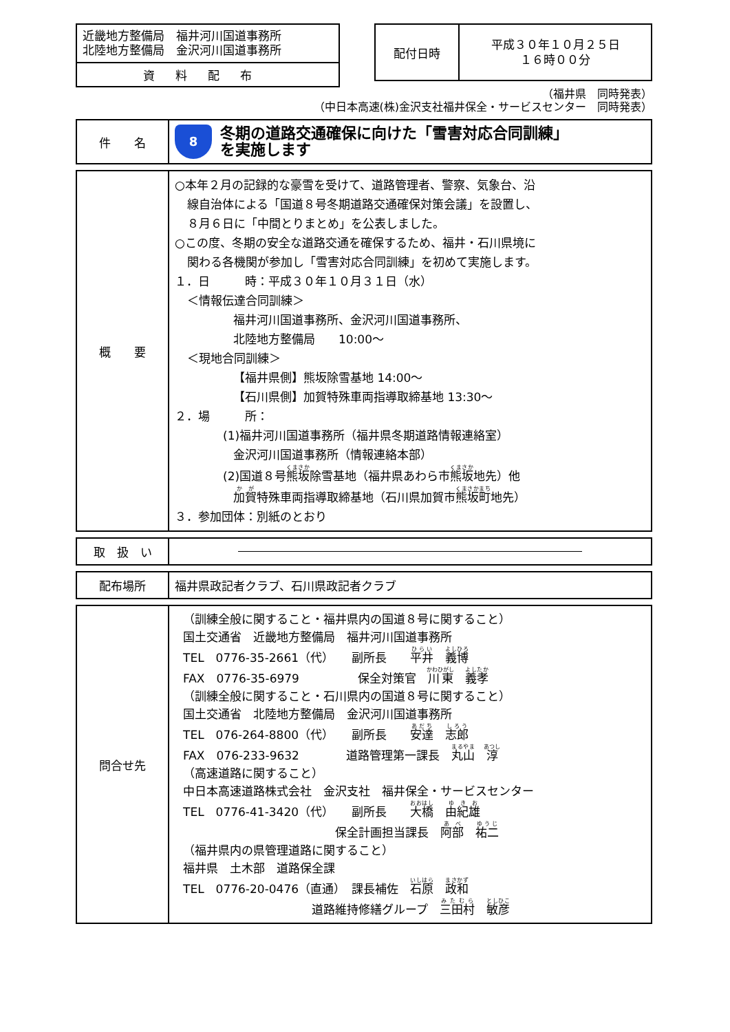近畿地方整備局　福井河川国道事務所
北陸地方整備局　金沢河川国道事務所
資料配布
配付日時
平成３０年１０月２５日
１６時００分
（福井県　同時発表）
（中日本高速(株)金沢支社福井保全・サービスセンター　同時発表）
| 件 名 | 8 冬期の道路交通確保に向けた「雪害対応合同訓練」 を実施します |
| 概 要 | ○本年２月の記録的な豪雪を受けて、道路管理者、警察、気象台、沿 線自治体による「国道８号冬期道路交通確保対策会議」を設置し、 ８月６日に「中間とりまとめ」を公表しました。 ○この度、冬期の安全な道路交通を確保するため、福井・石川県境に 関わる各機関が参加し「雪害対応合同訓練」を初めて実施します。 １．日 時：平成３０年１０月３１日（水） ＜情報伝達合同訓練＞ 福井河川国道事務所、金沢河川国道事務所、 北陸地方整備局 10:00～ ＜現地合同訓練＞ 【福井県側】熊坂除雪基地 14:00～ 【石川県側】加賀特殊車両指導取締基地 13:30～ ２．場 所： (1)福井河川国道事務所（福井県冬期道路情報連絡室） 金沢河川国道事務所（情報連絡本部） (2)国道８号 熊坂 除雪基地（福井県あわら市 熊坂 地先）他 加賀 特殊車両指導取締基地（石川県加賀市 熊坂町 地先） ３．参加団体：別紙のとおり |
| 取 扱 い | |
| 配布場所 | 福井県政記者クラブ、石川県政記者クラブ |
| 問合せ先 | （訓練全般に関すること・福井県内の国道８号に関すること） 国土交通省 近畿地方整備局 福井河川国道事務所 TEL 0776-35-2661（代） 副所長 平井 義博 FAX 0776-35-6979 保全対策官 川東 義孝 （訓練全般に関すること・石川県内の国道８号に関すること） 国土交通省 北陸地方整備局 金沢河川国道事務所 TEL 076-264-8800（代） 副所長 安達 志郎 FAX 076-233-9632 道路管理第一課長 丸山 淳 （高速道路に関すること） 中日本高速道路株式会社 金沢支社 福井保全・サービスセンター TEL 0776-41-3420（代） 副所長 大橋 由紀雄 保全計画担当課長 阿部 祐二 （福井県内の県管理道路に関すること） 福井県 土木部 道路保全課 TEL 0776-20-0476（直通） 課長補佐 石原 政和 道路維持修繕グループ 三田村 敏彦 |